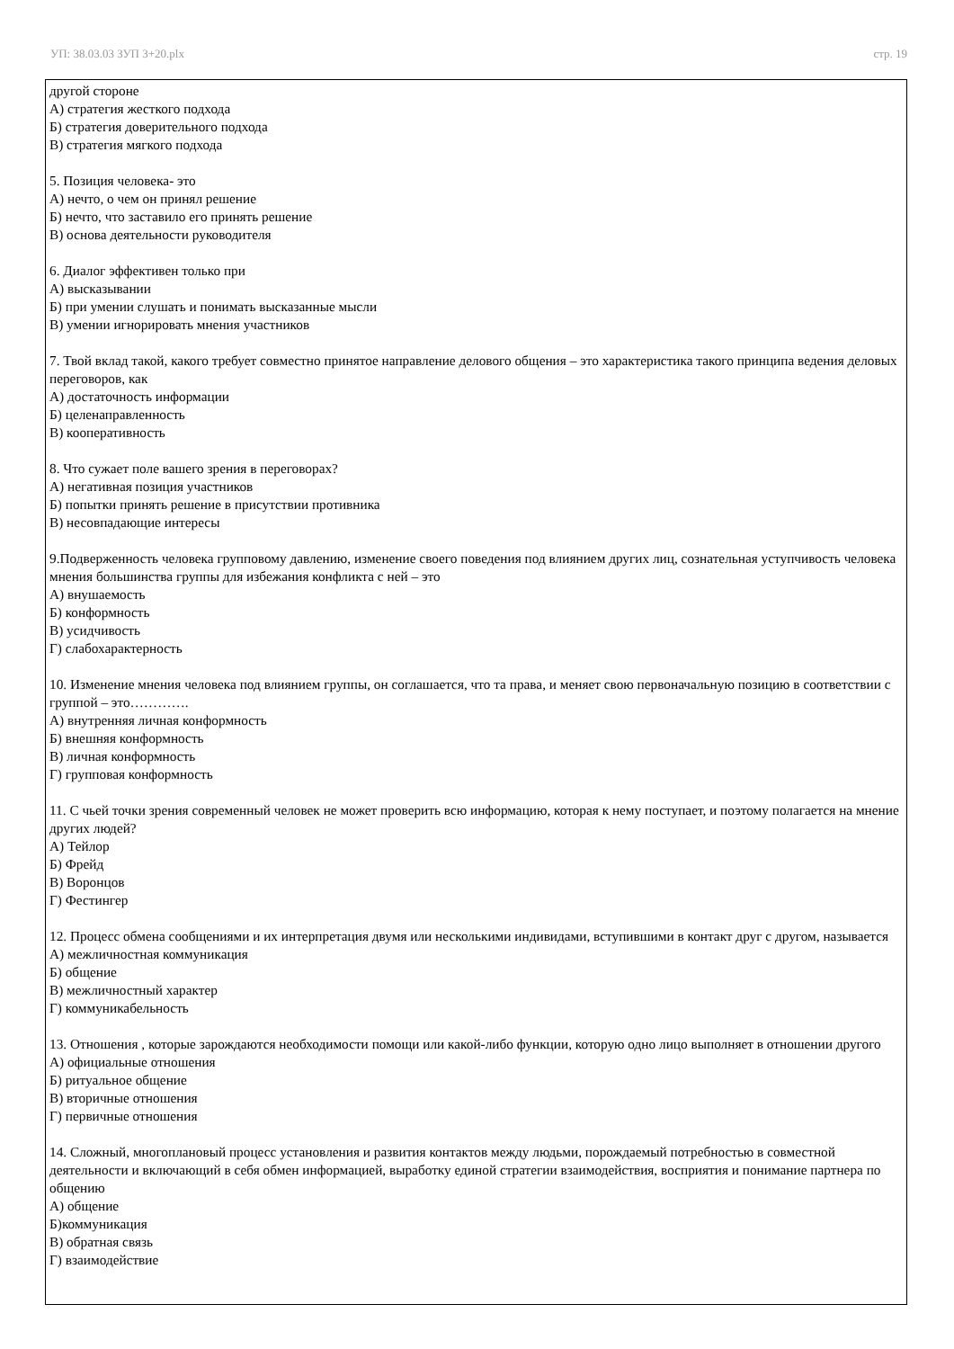УП: 38.03.03 ЗУП 3+20.plx стр. 19
другой стороне
А) стратегия жесткого подхода
Б) стратегия доверительного подхода
В) стратегия мягкого подхода
5. Позиция человека- это
А) нечто, о чем он принял решение
Б) нечто, что заставило его принять решение
В) основа деятельности руководителя
6. Диалог эффективен только при
А) высказывании
Б) при умении слушать и понимать высказанные мысли
В) умении игнорировать мнения участников
7. Твой вклад такой, какого требует совместно принятое направление делового общения – это характеристика такого принципа ведения деловых переговоров, как
А) достаточность информации
Б) целенаправленность
В) кооперативность
8. Что сужает поле вашего зрения в переговорах?
А) негативная позиция участников
Б) попытки принять решение в присутствии противника
В) несовпадающие интересы
9.Подверженность человека групповому давлению, изменение своего поведения под влиянием других лиц, сознательная уступчивость человека мнения большинства группы для избежания конфликта с ней – это
А) внушаемость
Б) конформность
В) усидчивость
Г) слабохарактерность
10. Изменение мнения человека под влиянием группы, он соглашается, что та права, и меняет свою первоначальную позицию в соответствии с группой – это………….
А) внутренняя личная конформность
Б) внешняя конформность
В) личная конформность
Г) групповая конформность
11. С чьей точки зрения современный человек не может проверить всю информацию, которая к нему поступает, и поэтому полагается на мнение других людей?
А) Тейлор
Б) Фрейд
В) Воронцов
Г) Фестингер
12. Процесс обмена сообщениями и их интерпретация двумя или несколькими индивидами, вступившими в контакт друг с другом, называется
А) межличностная коммуникация
Б) общение
В) межличностный характер
Г) коммуникабельность
13. Отношения , которые зарождаются необходимости помощи или какой-либо функции, которую одно лицо выполняет в отношении другого
А) официальные отношения
Б) ритуальное общение
В) вторичные отношения
Г) первичные отношения
14. Сложный, многоплановый процесс установления и развития контактов между людьми, порождаемый потребностью в совместной деятельности и включающий в себя обмен информацией, выработку единой стратегии взаимодействия, восприятия и понимание партнера по общению
А) общение
Б)коммуникация
В) обратная связь
Г) взаимодействие